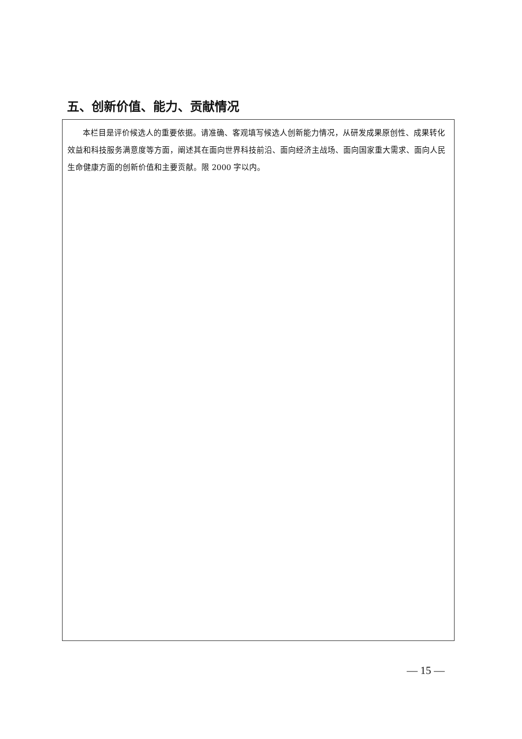五、创新价值、能力、贡献情况
| 本栏目是评价候选人的重要依据。请准确、客观填写候选人创新能力情况，从研发成果原创性、成果转化效益和科技服务满意度等方面，阐述其在面向世界科技前沿、面向经济主战场、面向国家重大需求、面向人民生命健康方面的创新价值和主要贡献。限 2000 字以内。 |
— 15 —